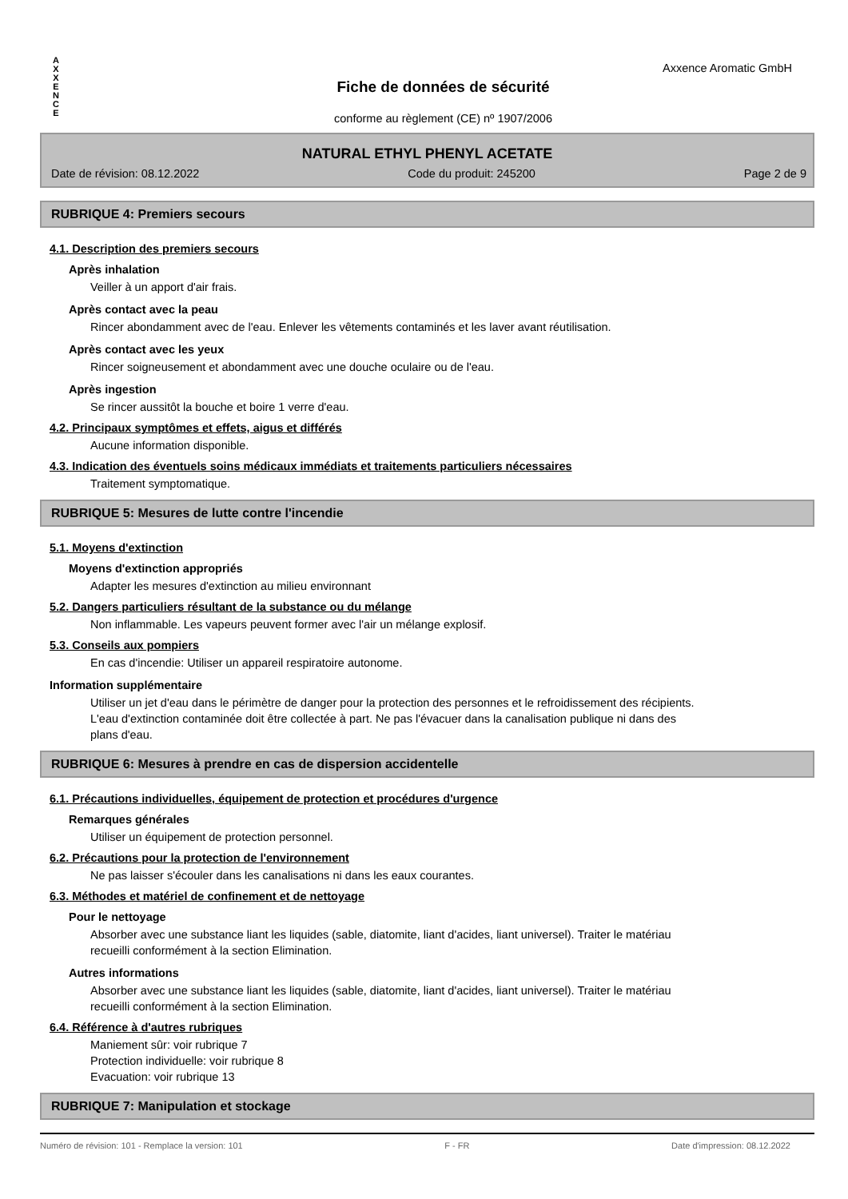Axxence Aromatic GmbH
A
X
X
E
N
C
E
Fiche de données de sécurité
conforme au règlement (CE) nº 1907/2006
NATURAL ETHYL PHENYL ACETATE
Date de révision: 08.12.2022 Code du produit: 245200 Page 2 de 9
RUBRIQUE 4: Premiers secours
4.1. Description des premiers secours
Après inhalation
Veiller à un apport d'air frais.
Après contact avec la peau
Rincer abondamment avec de l'eau. Enlever les vêtements contaminés et les laver avant réutilisation.
Après contact avec les yeux
Rincer soigneusement et abondamment avec une douche oculaire ou de l'eau.
Après ingestion
Se rincer aussitôt la bouche et boire 1 verre d'eau.
4.2. Principaux symptômes et effets, aigus et différés
Aucune information disponible.
4.3. Indication des éventuels soins médicaux immédiats et traitements particuliers nécessaires
Traitement symptomatique.
RUBRIQUE 5: Mesures de lutte contre l'incendie
5.1. Moyens d'extinction
Moyens d'extinction appropriés
Adapter les mesures d'extinction au milieu environnant
5.2. Dangers particuliers résultant de la substance ou du mélange
Non inflammable. Les vapeurs peuvent former avec l'air un mélange explosif.
5.3. Conseils aux pompiers
En cas d'incendie: Utiliser un appareil respiratoire autonome.
Information supplémentaire
Utiliser un jet d'eau dans le périmètre de danger pour la protection des personnes et le refroidissement des récipients. L'eau d'extinction contaminée doit être collectée à part. Ne pas l'évacuer dans la canalisation publique ni dans des plans d'eau.
RUBRIQUE 6: Mesures à prendre en cas de dispersion accidentelle
6.1. Précautions individuelles, équipement de protection et procédures d'urgence
Remarques générales
Utiliser un équipement de protection personnel.
6.2. Précautions pour la protection de l'environnement
Ne pas laisser s'écouler dans les canalisations ni dans les eaux courantes.
6.3. Méthodes et matériel de confinement et de nettoyage
Pour le nettoyage
Absorber avec une substance liant les liquides (sable, diatomite, liant d'acides, liant universel). Traiter le matériau recueilli conformément à la section Elimination.
Autres informations
Absorber avec une substance liant les liquides (sable, diatomite, liant d'acides, liant universel). Traiter le matériau recueilli conformément à la section Elimination.
6.4. Référence à d'autres rubriques
Maniement sûr: voir rubrique 7
Protection individuelle: voir rubrique 8
Evacuation: voir rubrique 13
RUBRIQUE 7: Manipulation et stockage
Numéro de révision: 101 - Remplace la version: 101 F - FR Date d'impression: 08.12.2022